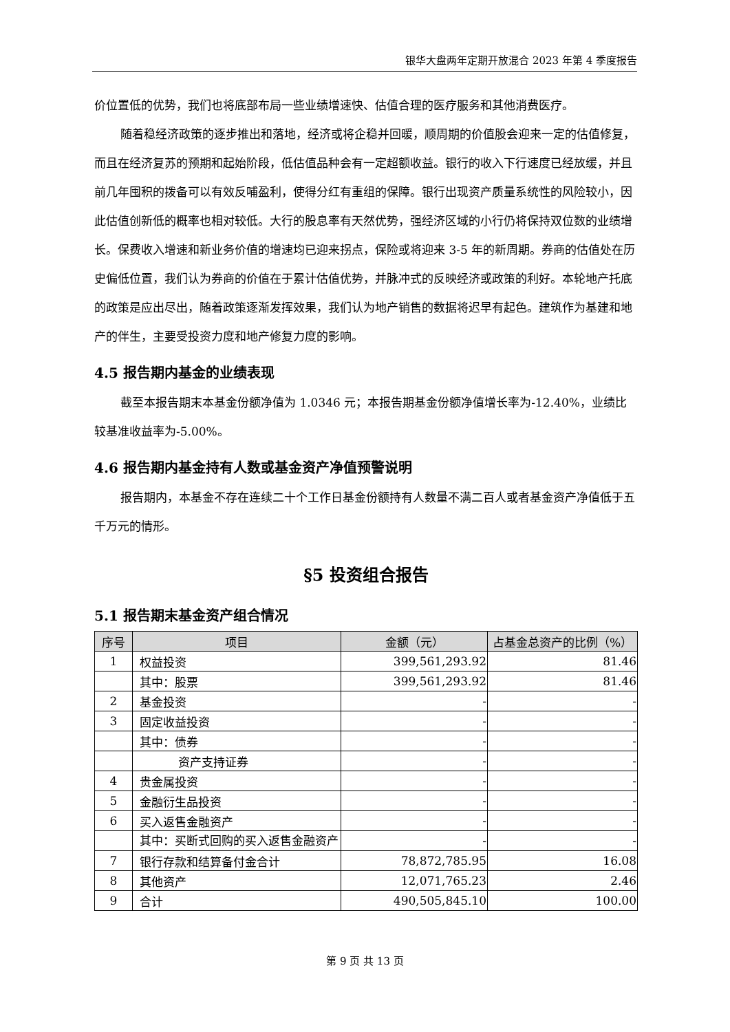银华大盘两年定期开放混合 2023 年第 4 季度报告
价位置低的优势，我们也将底部布局一些业绩增速快、估值合理的医疗服务和其他消费医疗。
随着稳经济政策的逐步推出和落地，经济或将企稳并回暖，顺周期的价值股会迎来一定的估值修复，而且在经济复苏的预期和起始阶段，低估值品种会有一定超额收益。银行的收入下行速度已经放缓，并且前几年囤积的拨备可以有效反哺盈利，使得分红有重组的保障。银行出现资产质量系统性的风险较小，因此估值创新低的概率也相对较低。大行的股息率有天然优势，强经济区域的小行仍将保持双位数的业绩增长。保费收入增速和新业务价值的增速均已迎来拐点，保险或将迎来 3-5 年的新周期。券商的估值处在历史偏低位置，我们认为券商的价值在于累计估值优势，并脉冲式的反映经济或政策的利好。本轮地产托底的政策是应出尽出，随着政策逐渐发挥效果，我们认为地产销售的数据将迟早有起色。建筑作为基建和地产的伴生，主要受投资力度和地产修复力度的影响。
4.5 报告期内基金的业绩表现
截至本报告期末本基金份额净值为 1.0346 元；本报告期基金份额净值增长率为-12.40%，业绩比较基准收益率为-5.00%。
4.6 报告期内基金持有人数或基金资产净值预警说明
报告期内，本基金不存在连续二十个工作日基金份额持有人数量不满二百人或者基金资产净值低于五千万元的情形。
§5 投资组合报告
5.1 报告期末基金资产组合情况
| 序号 | 项目 | 金额（元） | 占基金总资产的比例（%） |
| --- | --- | --- | --- |
| 1 | 权益投资 | 399,561,293.92 | 81.46 |
| | 其中：股票 | 399,561,293.92 | 81.46 |
| 2 | 基金投资 | - | - |
| 3 | 固定收益投资 | - | - |
| | 其中：债券 | - | - |
| | 资产支持证券 | - | - |
| 4 | 贵金属投资 | - | - |
| 5 | 金融衍生品投资 | - | - |
| 6 | 买入返售金融资产 | - | - |
| | 其中：买断式回购的买入返售金融资产 | - | - |
| 7 | 银行存款和结算备付金合计 | 78,872,785.95 | 16.08 |
| 8 | 其他资产 | 12,071,765.23 | 2.46 |
| 9 | 合计 | 490,505,845.10 | 100.00 |
第 9 页 共 13 页